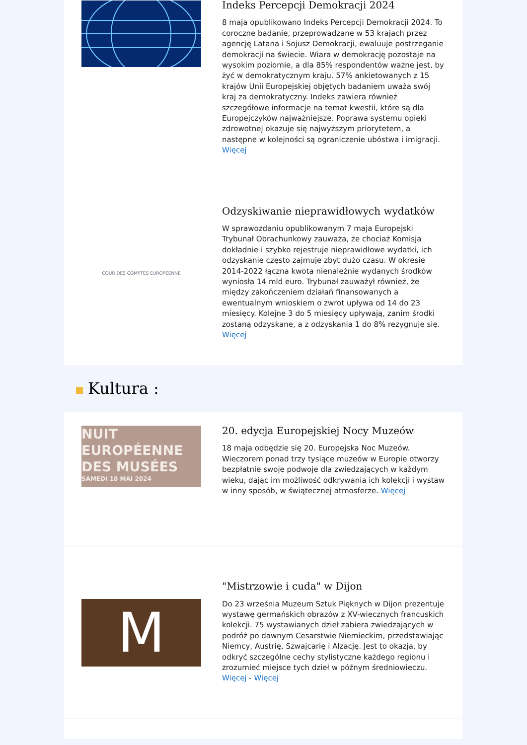Indeks Percepcji Demokracji 2024
8 maja opublikowano Indeks Percepcji Demokracji 2024. To coroczne badanie, przeprowadzane w 53 krajach przez agencję Latana i Sojusz Demokracji, ewaluuje postrzeganie demokracji na świecie. Wiara w demokrację pozostaje na wysokim poziomie, a dla 85% respondentów ważne jest, by żyć w demokratycznym kraju. 57% ankietowanych z 15 krajów Unii Europejskiej objętych badaniem uważa swój kraj za demokratyczny. Indeks zawiera również szczegółowe informacje na temat kwestii, które są dla Europejczyków najważniejsze. Poprawa systemu opieki zdrowotnej okazuje się najwyższym priorytetem, a następne w kolejności są ograniczenie ubóstwa i imigracji. Więcej
COUR DES COMPTES EUROPÉENNE
Odzyskiwanie nieprawidłowych wydatków
W sprawozdaniu opublikowanym 7 maja Europejski Trybunał Obrachunkowy zauważa, że chociaż Komisja dokładnie i szybko rejestruje nieprawidłowe wydatki, ich odzyskanie często zajmuje zbyt dużo czasu. W okresie 2014-2022 łączna kwota nienależnie wydanych środków wyniosła 14 mld euro. Trybunał zauważył również, że między zakończeniem działań finansowanych a ewentualnym wnioskiem o zwrot upływa od 14 do 23 miesięcy. Kolejne 3 do 5 miesięcy upływają, zanim środki zostaną odzyskane, a z odzyskania 1 do 8% rezygnuje się. Więcej
Kultura :
NUIT
EUROPÉENNE
DES MUSÉES
SAMEDI 18 MAI 2024
20. edycja Europejskiej Nocy Muzeów
18 maja odbędzie się 20. Europejska Noc Muzeów. Wieczorem ponad trzy tysiące muzeów w Europie otworzy bezpłatnie swoje podwoje dla zwiedzających w każdym wieku, dając im możliwość odkrywania ich kolekcji i wystaw w inny sposób, w świątecznej atmosferze. Więcej
M
"Mistrzowie i cuda" w Dijon
Do 23 września Muzeum Sztuk Pięknych w Dijon prezentuje wystawę germańskich obrazów z XV-wiecznych francuskich kolekcji. 75 wystawianych dzieł zabiera zwiedzających w podróż po dawnym Cesarstwie Niemieckim, przedstawiając Niemcy, Austrię, Szwajcarię i Alzację. Jest to okazja, by odkryć szczególne cechy stylistyczne każdego regionu i zrozumieć miejsce tych dzieł w późnym średniowieczu. Więcej - Więcej